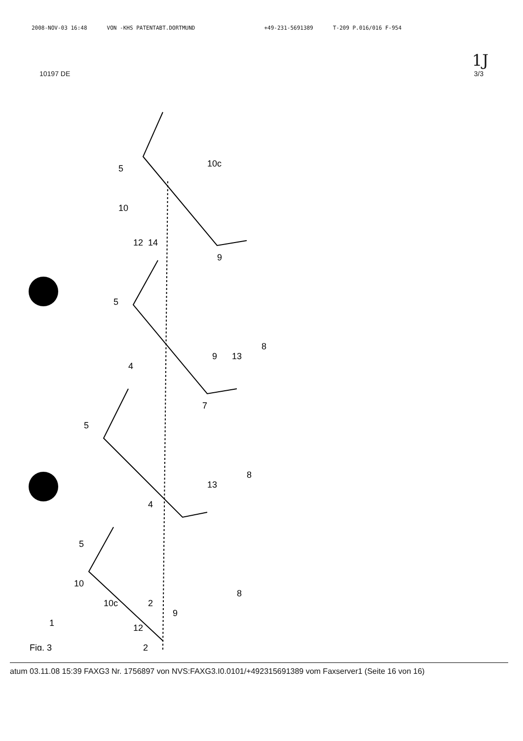2008-NOV-03 16:48 VON -KHS PATENTABT.DORTMUND +49-231-5691389 T-209 P.016/016 F-954
1J
10197 DE 3/3
5
10c
10
12
14
9
5
9
13
8
4
5
7
13
8
4
5
10
10c
2
9
12
8
1
2
Fig. 3
atum 03.11.08 15:39 FAXG3 Nr. 1756897 von NVS:FAXG3.I0.0101/+492315691389 vom Faxserver1 (Seite 16 von 16)